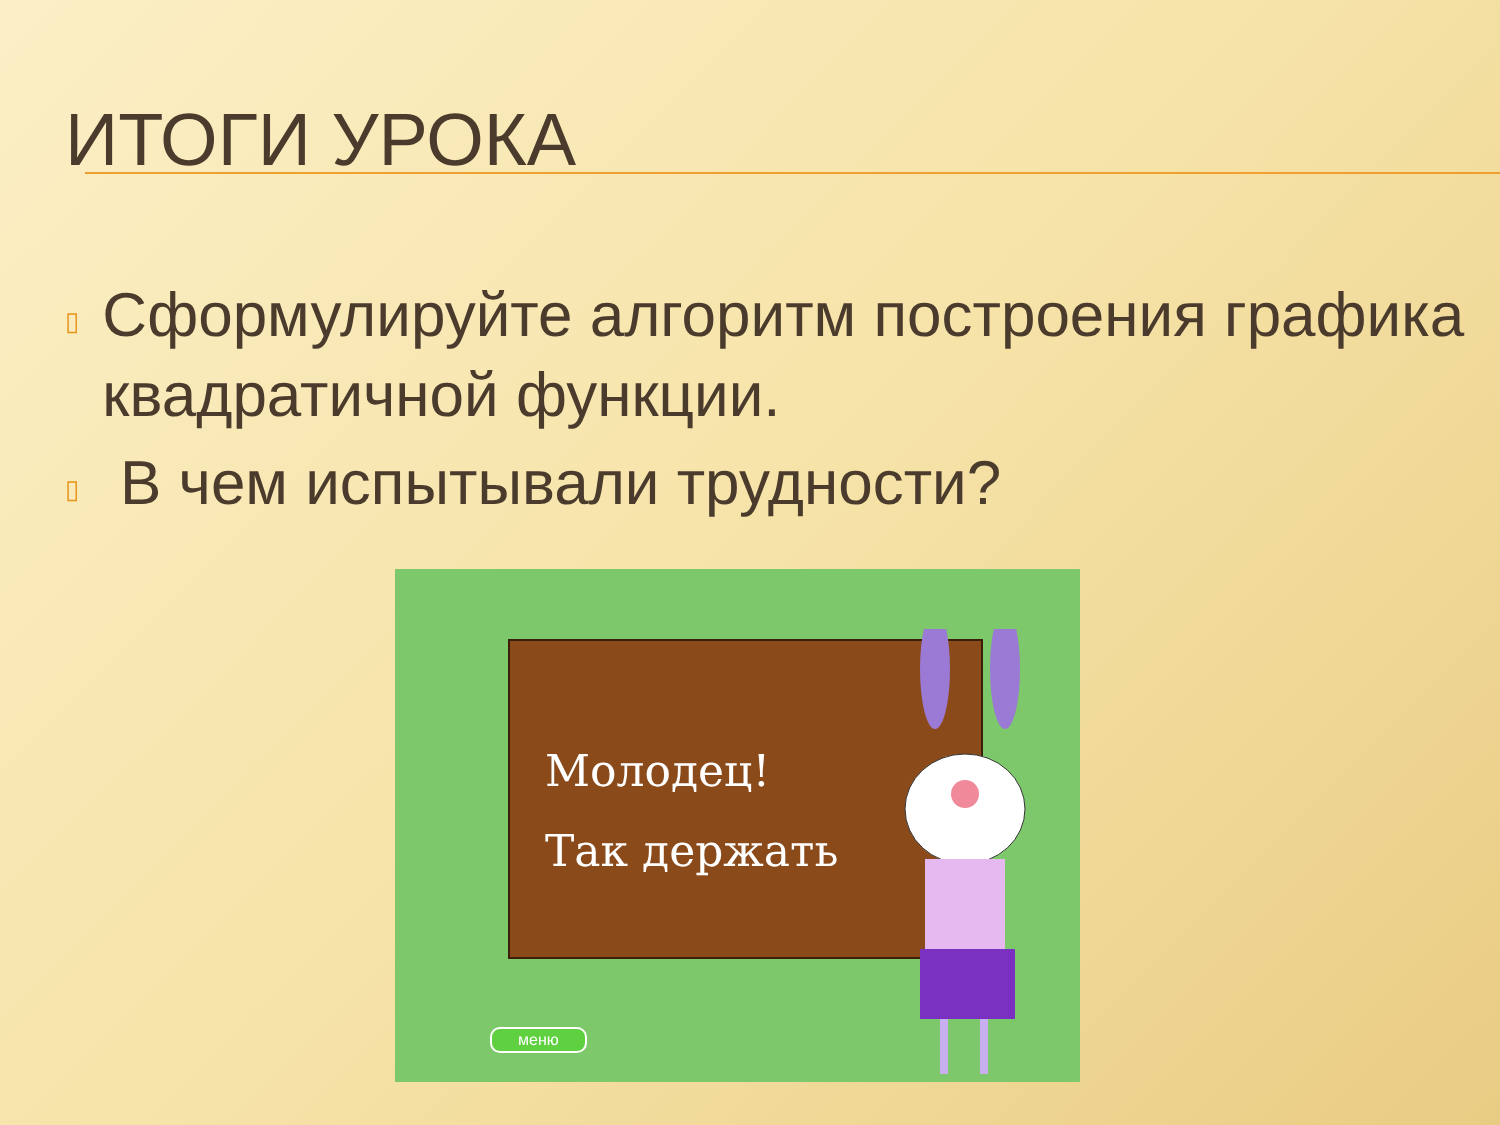ИТОГИ УРОКА
▯ Сформулируйте алгоритм построения графика квадратичной функции.
▯ В чем испытывали трудности?
Молодец!
Так держать
меню